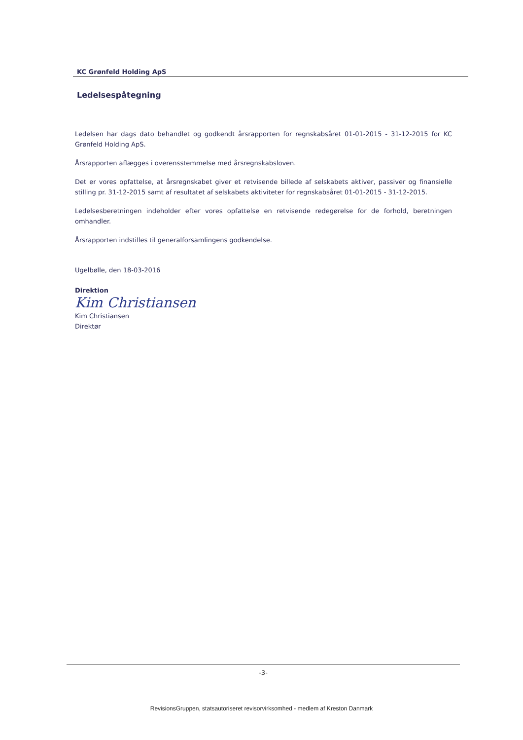KC Grønfeld Holding ApS
Ledelsespåtegning
Ledelsen har dags dato behandlet og godkendt årsrapporten for regnskabsåret 01-01-2015 - 31-12-2015 for KC Grønfeld Holding ApS.
Årsrapporten aflægges i overensstemmelse med årsregnskabsloven.
Det er vores opfattelse, at årsregnskabet giver et retvisende billede af selskabets aktiver, passiver og finansielle stilling pr. 31-12-2015 samt af resultatet af selskabets aktiviteter for regnskabsåret 01-01-2015 - 31-12-2015.
Ledelsesberetningen indeholder efter vores opfattelse en retvisende redegørelse for de forhold, beretningen omhandler.
Årsrapporten indstilles til generalforsamlingens godkendelse.
Ugelbølle, den 18-03-2016
Direktion
Kim Christiansen
Kim Christiansen
Direktør
-3-
RevisionsGruppen, statsautoriseret revisorvirksomhed - medlem af Kreston Danmark